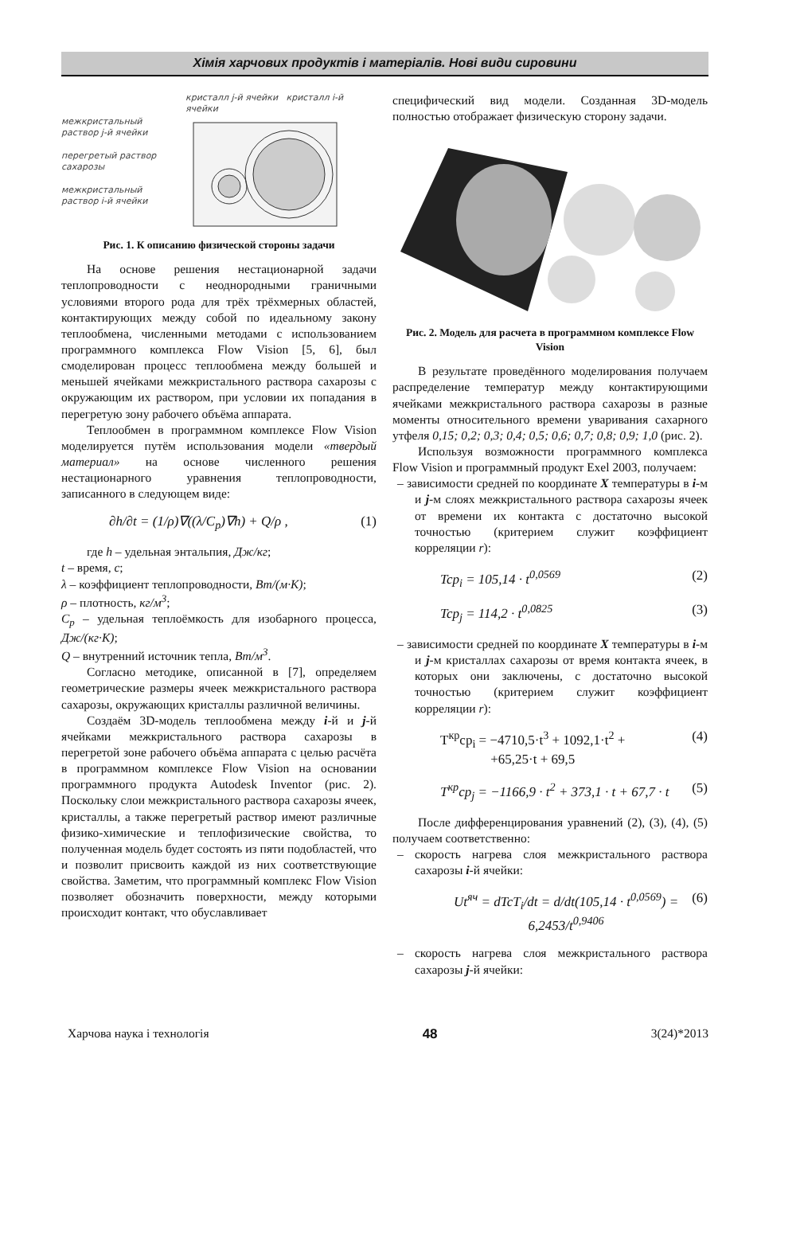Хімія харчових продуктів і матеріалів. Нові види сировини
межкристальный раствор j-й ячейки
перегретый раствор сахарозы
межкристальный раствор i-й ячейки
кристалл j-й ячейки кристалл i-й ячейки
Рис. 1. К описанию физической стороны задачи
На основе решения нестационарной задачи теплопроводности с неоднородными граничными условиями второго рода для трёх трёхмерных областей, контактирующих между собой по идеальному закону теплообмена, численными методами с использованием программного комплекса Flow Vision [5, 6], был смоделирован процесс теплообмена между большей и меньшей ячейками межкристального раствора сахарозы с окружающим их раствором, при условии их попадания в перегретую зону рабочего объёма аппарата.
Теплообмен в программном комплексе Flow Vision моделируется путём использования модели «твердый материал» на основе численного решения нестационарного уравнения теплопроводности, записанного в следующем виде:
∂h/∂t = (1/ρ)∇((λ/C<sub>p</sub>)∇h) + Q/ρ , (1)
где h – удельная энтальпия, Дж/кг;
t – время, с;
λ – коэффициент теплопроводности, Вт/(м·К);
ρ – плотность, кг/м<sup>3</sup>;
C<sub>p</sub> – удельная теплоёмкость для изобарного процесса, Дж/(кг·К);
Q – внутренний источник тепла, Вт/м<sup>3</sup>.
Согласно методике, описанной в [7], определяем геометрические размеры ячеек межкристального раствора сахарозы, окружающих кристаллы различной величины.
Создаём 3D-модель теплообмена между i-й и j-й ячейками межкристального раствора сахарозы в перегретой зоне рабочего объёма аппарата с целью расчёта в программном комплексе Flow Vision на основании программного продукта Autodesk Inventor (рис. 2). Поскольку слои межкристального раствора сахарозы ячеек, кристаллы, а также перегретый раствор имеют различные физико-химические и теплофизические свойства, то полученная модель будет состоять из пяти подобластей, что и позволит присвоить каждой из них соответствующие свойства. Заметим, что программный комплекс Flow Vision позволяет обозначить поверхности, между которыми происходит контакт, что обуславливает
специфический вид модели. Созданная 3D-модель полностью отображает физическую сторону задачи.
Рис. 2. Модель для расчета в программном комплексе Flow Vision
В результате проведённого моделирования получаем распределение температур между контактирующими ячейками межкристального раствора сахарозы в разные моменты относительного времени уваривания сахарного утфеля 0,15; 0,2; 0,3; 0,4; 0,5; 0,6; 0,7; 0,8; 0,9; 1,0 (рис. 2).
Используя возможности программного комплекса Flow Vision и программный продукт Exel 2003, получаем:
– зависимости средней по координате X температуры в i-м и j-м слоях межкристального раствора сахарозы ячеек от времени их контакта с достаточно высокой точностью (критерием служит коэффициент корреляции r):
Tcp<sub>i</sub> = 105,14 · t<sup>0,0569</sup> (2)
Tcp<sub>j</sub> = 114,2 · t<sup>0,0825</sup> (3)
– зависимости средней по координате X температуры в i-м и j-м кристаллах сахарозы от время контакта ячеек, в которых они заключены, с достаточно высокой точностью (критерием служит коэффициент корреляции r):
T<sup>кр</sup>cp<sub>i</sub> = −4710,5·t<sup>3</sup> + 1092,1·t<sup>2</sup> +
+65,25·t + 69,5 (4)
T<sup>кр</sup>cp<sub>j</sub> = −1166,9 · t<sup>2</sup> + 373,1 · t + 67,7 · t (5)
После дифференцирования уравнений (2), (3), (4), (5) получаем соответственно:
– скорость нагрева слоя межкристального раствора сахарозы i-й ячейки:
Ut<sup>яч</sup> = dTcT<sub>i</sub>/dt = d/dt(105,14 · t<sup>0,0569</sup>) = 6,2453/t<sup>0,9406</sup> (6)
– скорость нагрева слоя межкристального раствора сахарозы j-й ячейки:
Харчова наука і технологія 48 3(24)*2013